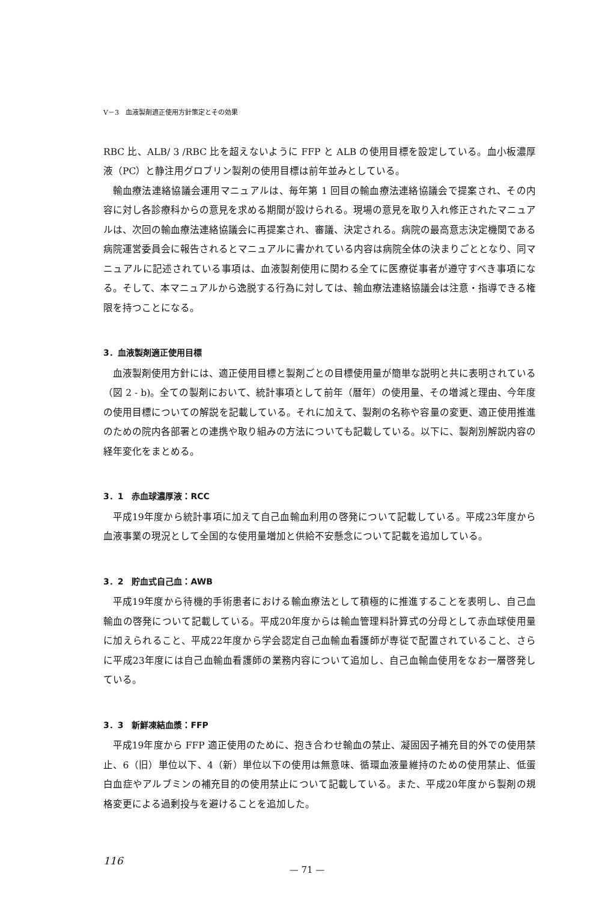V－3　血液製剤適正使用方針策定とその効果
RBC 比、ALB/ 3 /RBC 比を超えないように FFP と ALB の使用目標を設定している。血小板濃厚液（PC）と静注用グロブリン製剤の使用目標は前年並みとしている。
輸血療法連絡協議会運用マニュアルは、毎年第 1 回目の輸血療法連絡協議会で提案され、その内容に対し各診療科からの意見を求める期間が設けられる。現場の意見を取り入れ修正されたマニュアルは、次回の輸血療法連絡協議会に再提案され、審議、決定される。病院の最高意志決定機関である病院運営委員会に報告されるとマニュアルに書かれている内容は病院全体の決まりごととなり、同マニュアルに記述されている事項は、血液製剤使用に関わる全てに医療従事者が遵守すべき事項になる。そして、本マニュアルから逸脱する行為に対しては、輸血療法連絡協議会は注意・指導できる権限を持つことになる。
3．血液製剤適正使用目標
血液製剤使用方針には、適正使用目標と製剤ごとの目標使用量が簡単な説明と共に表明されている（図 2 - b)。全ての製剤において、統計事項として前年（暦年）の使用量、その増減と理由、今年度の使用目標についての解説を記載している。それに加えて、製剤の名称や容量の変更、適正使用推進のための院内各部署との連携や取り組みの方法についても記載している。以下に、製剤別解説内容の経年変化をまとめる。
3．1　赤血球濃厚液：RCC
平成19年度から統計事項に加えて自己血輸血利用の啓発について記載している。平成23年度から血液事業の現況として全国的な使用量増加と供給不安懸念について記載を追加している。
3．2　貯血式自己血：AWB
平成19年度から待機的手術患者における輸血療法として積極的に推進することを表明し、自己血輸血の啓発について記載している。平成20年度からは輸血管理料計算式の分母として赤血球使用量に加えられること、平成22年度から学会認定自己血輸血看護師が専従で配置されていること、さらに平成23年度には自己血輸血看護師の業務内容について追加し、自己血輸血使用をなお一層啓発している。
3．3　新鮮凍結血漿：FFP
平成19年度から FFP 適正使用のために、抱き合わせ輸血の禁止、凝固因子補充目的外での使用禁止、6（旧）単位以下、4（新）単位以下の使用は無意味、循環血液量維持のための使用禁止、低蛋白血症やアルブミンの補充目的の使用禁止について記載している。また、平成20年度から製剤の規格変更による過剰投与を避けることを追加した。
116
— 71 —